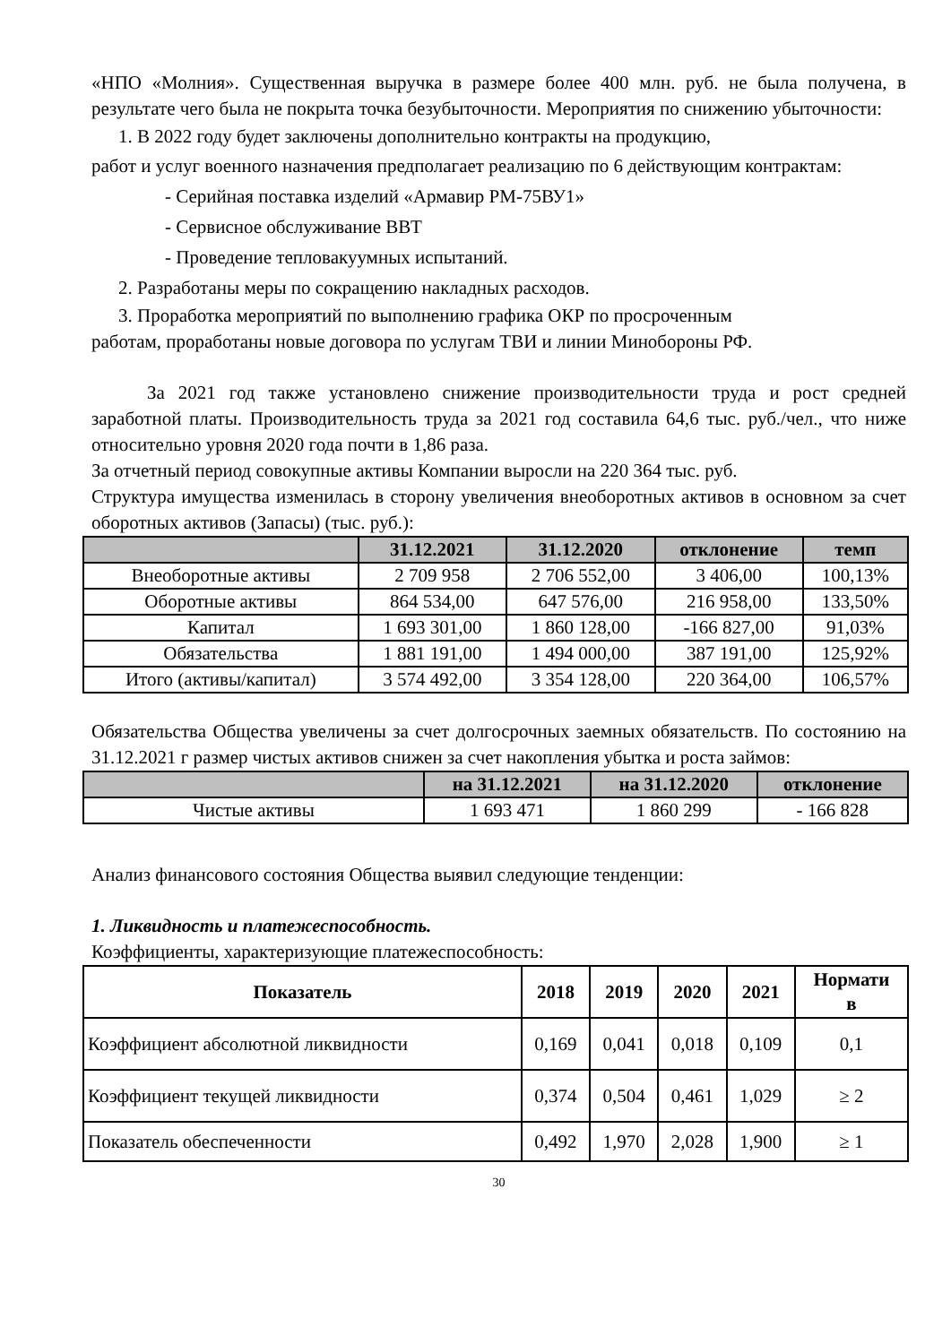«НПО «Молния». Существенная выручка в размере более 400 млн. руб. не была получена, в результате чего была не покрыта точка безубыточности. Мероприятия по снижению убыточности:
1. В 2022 году будет заключены дополнительно контракты на продукцию,
работ и услуг военного назначения предполагает реализацию по 6 действующим контрактам:
- Серийная поставка изделий «Армавир РМ-75ВУ1»
- Сервисное обслуживание ВВТ
- Проведение тепловакуумных испытаний.
2. Разработаны меры по сокращению накладных расходов.
3. Проработка мероприятий по выполнению графика ОКР по просроченным
работам, проработаны новые договора по услугам ТВИ и линии Минобороны РФ.
За 2021 год также установлено снижение производительности труда и рост средней заработной платы. Производительность труда за 2021 год составила 64,6 тыс. руб./чел., что ниже относительно уровня 2020 года почти в 1,86 раза.
За отчетный период совокупные активы Компании выросли на 220 364 тыс. руб.
Структура имущества изменилась в сторону увеличения внеоборотных активов в основном за счет оборотных активов (Запасы) (тыс. руб.):
| | 31.12.2021 | 31.12.2020 | отклонение | темп |
| --- | --- | --- | --- | --- |
| Внеоборотные активы | 2 709 958 | 2 706 552,00 | 3 406,00 | 100,13% |
| Оборотные активы | 864 534,00 | 647 576,00 | 216 958,00 | 133,50% |
| Капитал | 1 693 301,00 | 1 860 128,00 | -166 827,00 | 91,03% |
| Обязательства | 1 881 191,00 | 1 494 000,00 | 387 191,00 | 125,92% |
| Итого (активы/капитал) | 3 574 492,00 | 3 354 128,00 | 220 364,00 | 106,57% |
Обязательства Общества увеличены за счет долгосрочных заемных обязательств. По состоянию на 31.12.2021 г размер чистых активов снижен за счет накопления убытка и роста займов:
| | на 31.12.2021 | на 31.12.2020 | отклонение |
| --- | --- | --- | --- |
| Чистые активы | 1 693 471 | 1 860 299 | - 166 828 |
Анализ финансового состояния Общества выявил следующие тенденции:
1. Ликвидность и платежеспособность.
Коэффициенты, характеризующие платежеспособность:
| Показатель | 2018 | 2019 | 2020 | 2021 | Нормати в |
| --- | --- | --- | --- | --- | --- |
| Коэффициент абсолютной ликвидности | 0,169 | 0,041 | 0,018 | 0,109 | 0,1 |
| Коэффициент текущей ликвидности | 0,374 | 0,504 | 0,461 | 1,029 | ≥ 2 |
| Показатель обеспеченности | 0,492 | 1,970 | 2,028 | 1,900 | ≥ 1 |
30